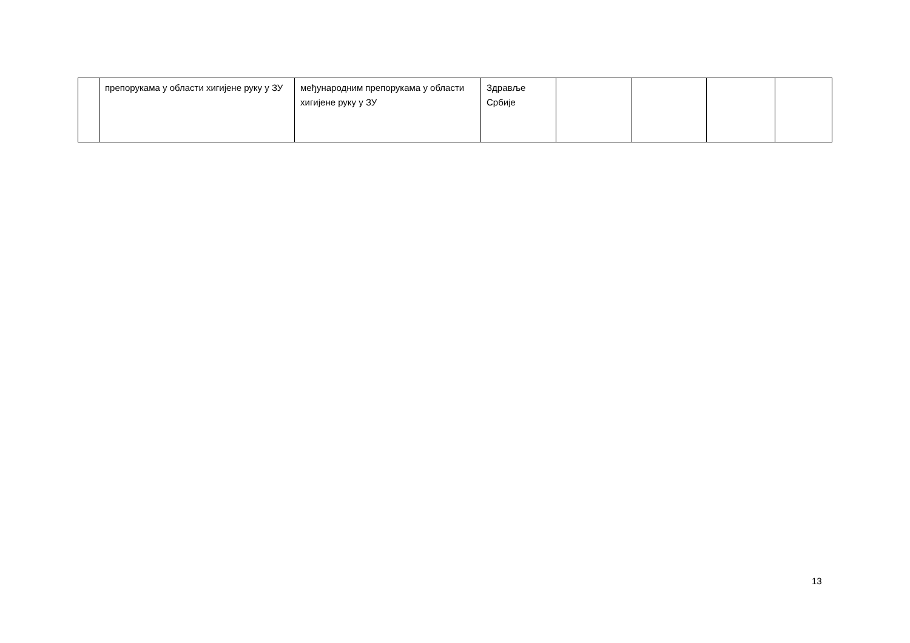| | препорукама у области хигијене руку у ЗУ | међународним препорукама у области хигијене руку у ЗУ | Здравље Србије | | | | |
13